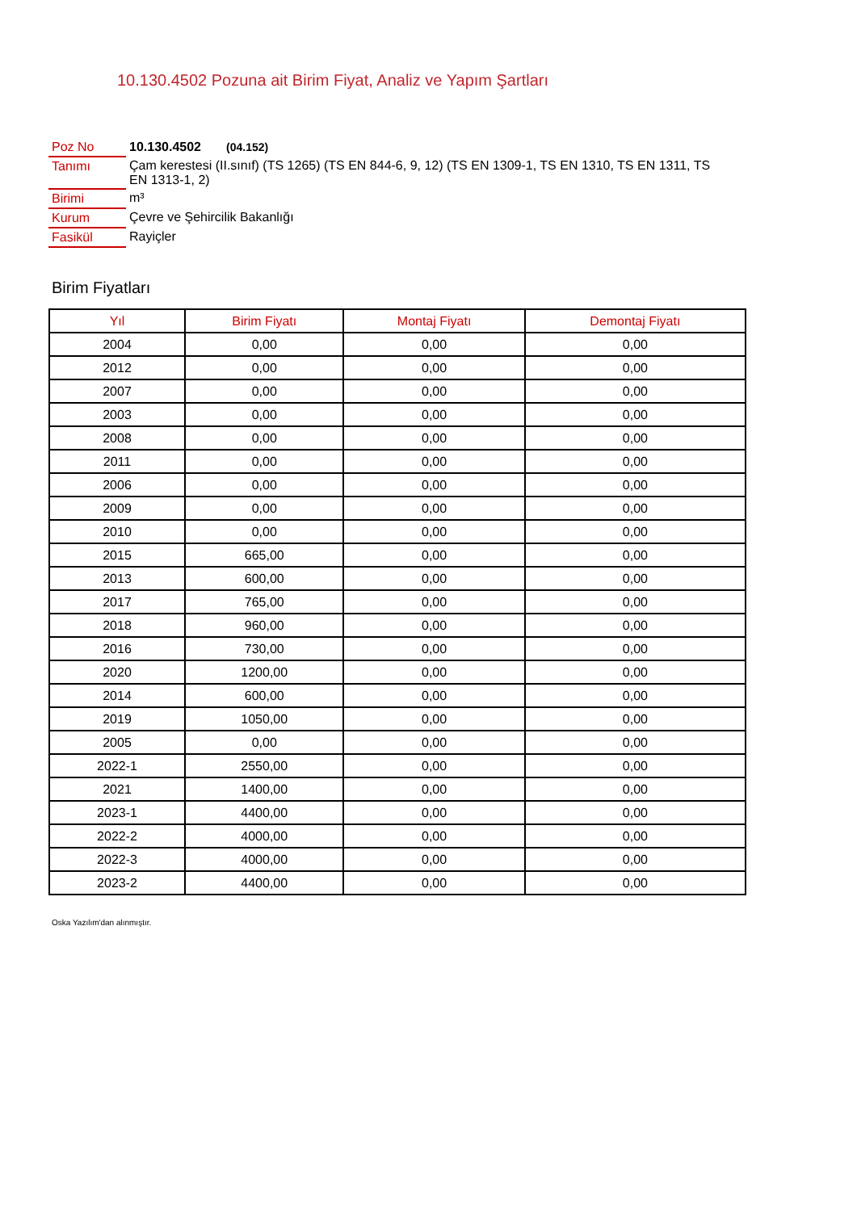10.130.4502 Pozuna ait Birim Fiyat, Analiz ve Yapım Şartları
| Poz No | 10.130.4502 (04.152) |
| Tanımı | Çam kerestesi (II.sınıf) (TS 1265) (TS EN 844-6, 9, 12) (TS EN 1309-1, TS EN 1310, TS EN 1311, TS EN 1313-1, 2) |
| Birimi | m³ |
| Kurum | Çevre ve Şehircilik Bakanlığı |
| Fasikül | Rayiçler |
Birim Fiyatları
| Yıl | Birim Fiyatı | Montaj Fiyatı | Demontaj Fiyatı |
| --- | --- | --- | --- |
| 2004 | 0,00 | 0,00 | 0,00 |
| 2012 | 0,00 | 0,00 | 0,00 |
| 2007 | 0,00 | 0,00 | 0,00 |
| 2003 | 0,00 | 0,00 | 0,00 |
| 2008 | 0,00 | 0,00 | 0,00 |
| 2011 | 0,00 | 0,00 | 0,00 |
| 2006 | 0,00 | 0,00 | 0,00 |
| 2009 | 0,00 | 0,00 | 0,00 |
| 2010 | 0,00 | 0,00 | 0,00 |
| 2015 | 665,00 | 0,00 | 0,00 |
| 2013 | 600,00 | 0,00 | 0,00 |
| 2017 | 765,00 | 0,00 | 0,00 |
| 2018 | 960,00 | 0,00 | 0,00 |
| 2016 | 730,00 | 0,00 | 0,00 |
| 2020 | 1200,00 | 0,00 | 0,00 |
| 2014 | 600,00 | 0,00 | 0,00 |
| 2019 | 1050,00 | 0,00 | 0,00 |
| 2005 | 0,00 | 0,00 | 0,00 |
| 2022-1 | 2550,00 | 0,00 | 0,00 |
| 2021 | 1400,00 | 0,00 | 0,00 |
| 2023-1 | 4400,00 | 0,00 | 0,00 |
| 2022-2 | 4000,00 | 0,00 | 0,00 |
| 2022-3 | 4000,00 | 0,00 | 0,00 |
| 2023-2 | 4400,00 | 0,00 | 0,00 |
Oska Yazılım'dan alınmıştır.